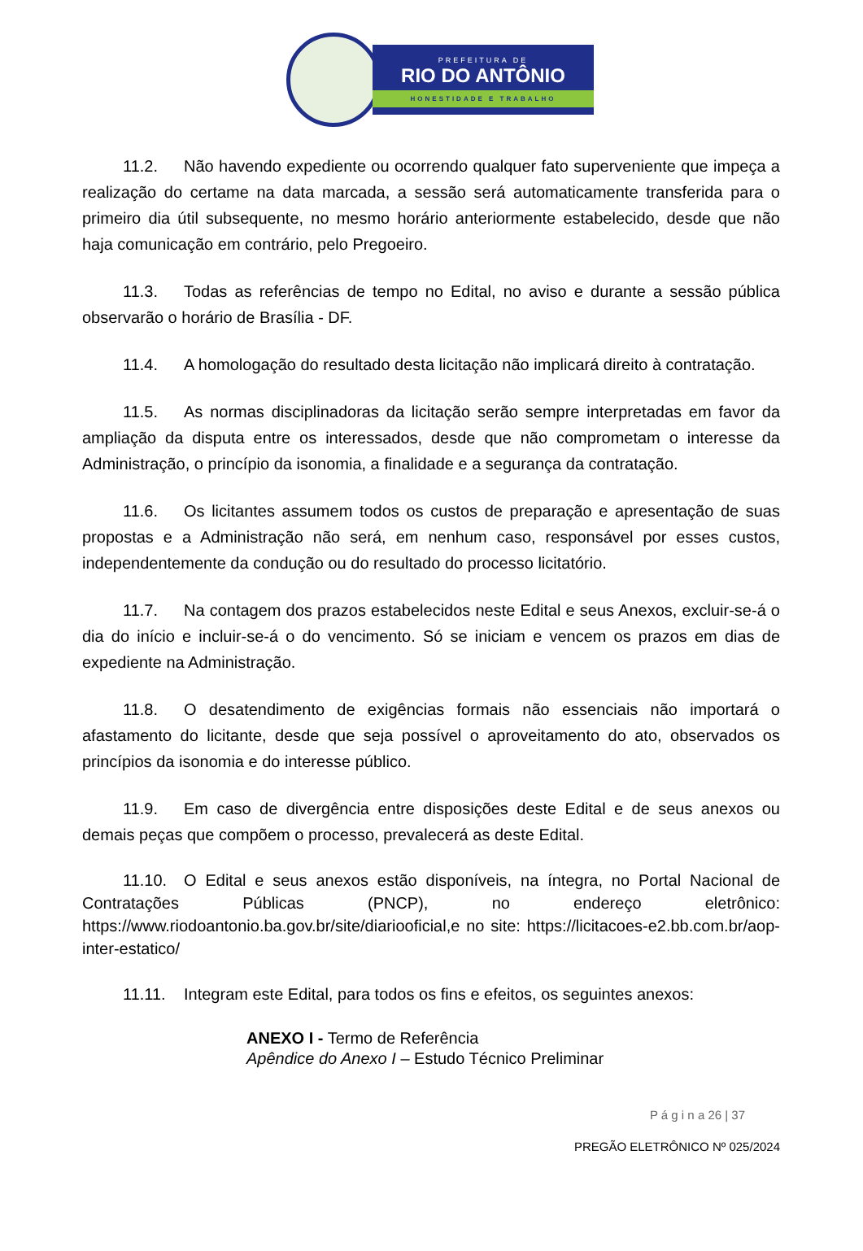PREFEITURA DE
RIO DO ANTÔNIO
HONESTIDADE E TRABALHO
11.2. Não havendo expediente ou ocorrendo qualquer fato superveniente que impeça a realização do certame na data marcada, a sessão será automaticamente transferida para o primeiro dia útil subsequente, no mesmo horário anteriormente estabelecido, desde que não haja comunicação em contrário, pelo Pregoeiro.
11.3. Todas as referências de tempo no Edital, no aviso e durante a sessão pública observarão o horário de Brasília - DF.
11.4. A homologação do resultado desta licitação não implicará direito à contratação.
11.5. As normas disciplinadoras da licitação serão sempre interpretadas em favor da ampliação da disputa entre os interessados, desde que não comprometam o interesse da Administração, o princípio da isonomia, a finalidade e a segurança da contratação.
11.6. Os licitantes assumem todos os custos de preparação e apresentação de suas propostas e a Administração não será, em nenhum caso, responsável por esses custos, independentemente da condução ou do resultado do processo licitatório.
11.7. Na contagem dos prazos estabelecidos neste Edital e seus Anexos, excluir-se-á o dia do início e incluir-se-á o do vencimento. Só se iniciam e vencem os prazos em dias de expediente na Administração.
11.8. O desatendimento de exigências formais não essenciais não importará o afastamento do licitante, desde que seja possível o aproveitamento do ato, observados os princípios da isonomia e do interesse público.
11.9. Em caso de divergência entre disposições deste Edital e de seus anexos ou demais peças que compõem o processo, prevalecerá as deste Edital.
11.10. O Edital e seus anexos estão disponíveis, na íntegra, no Portal Nacional de Contratações Públicas (PNCP), no endereço eletrônico: https://www.riodoantonio.ba.gov.br/site/diariooficial,e no site: https://licitacoes-e2.bb.com.br/aop-inter-estatico/
11.11. Integram este Edital, para todos os fins e efeitos, os seguintes anexos:
ANEXO I - Termo de Referência
Apêndice do Anexo I – Estudo Técnico Preliminar
P á g i n a 26 | 37
PREGÃO ELETRÔNICO Nº 025/2024